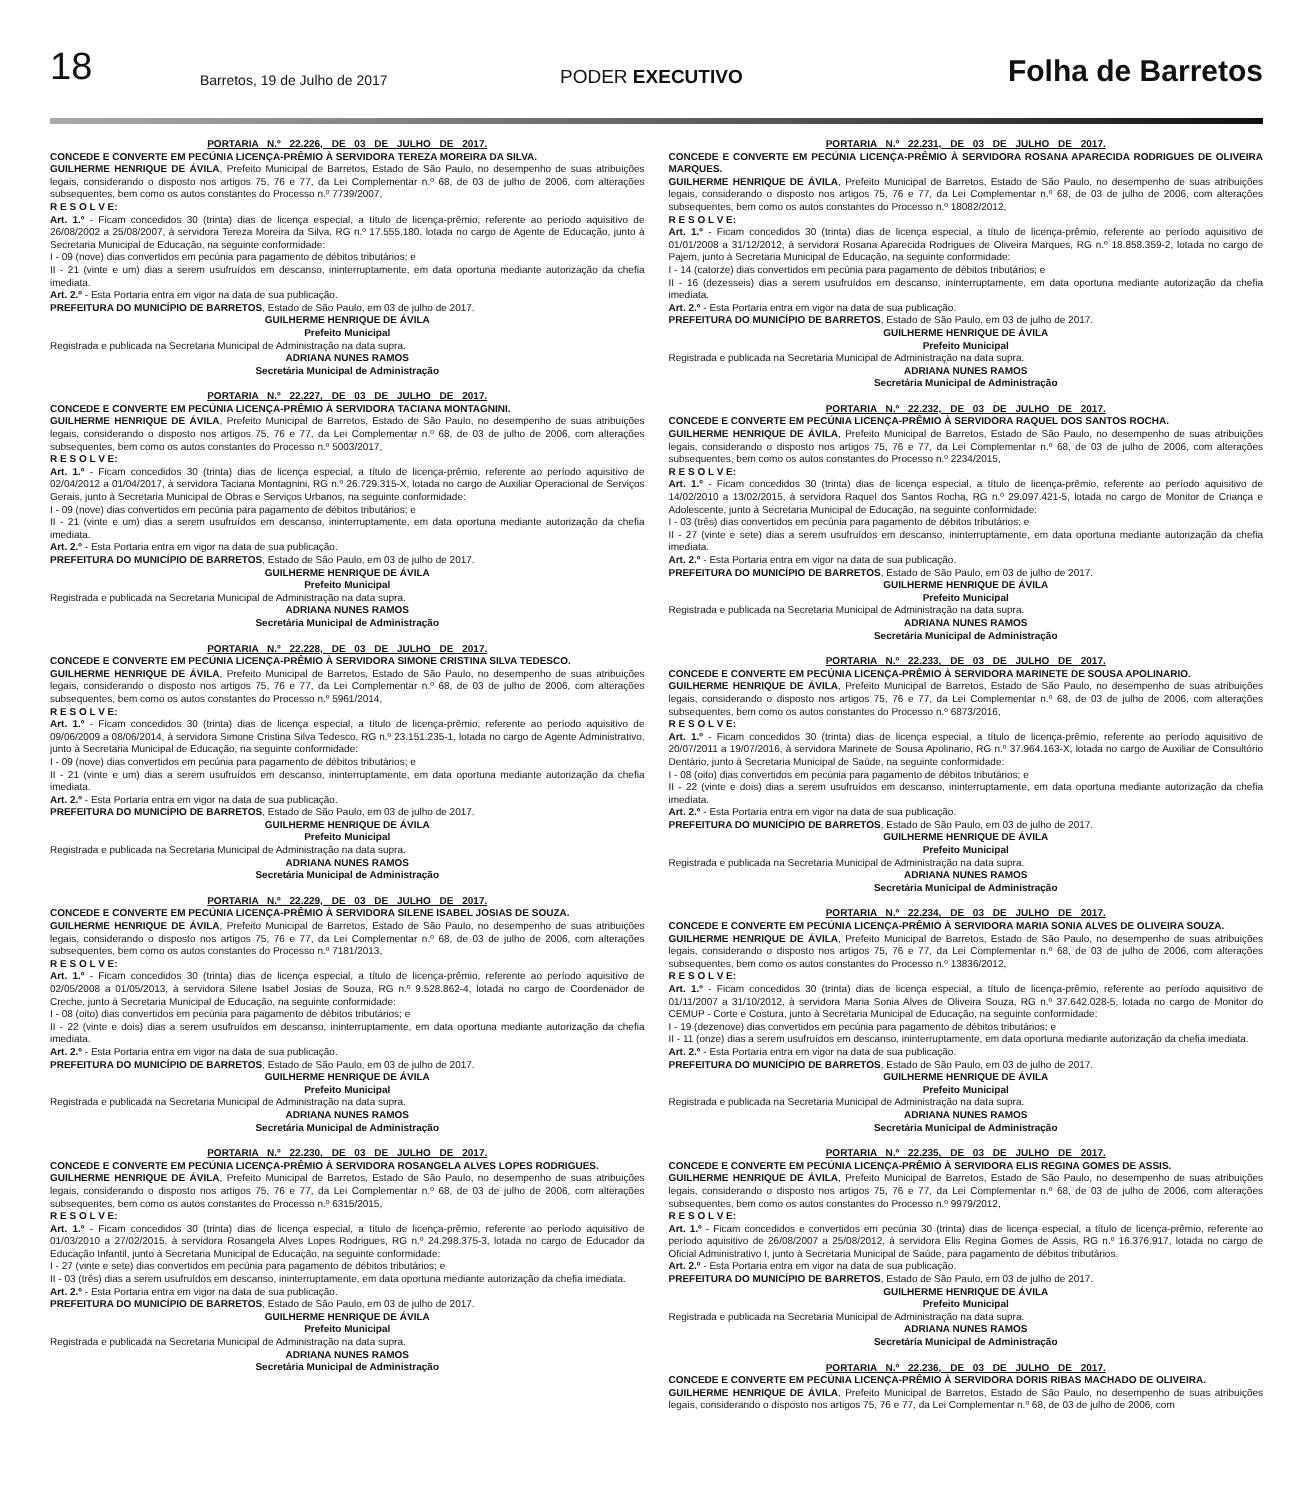18
Barretos, 19 de Julho de 2017
PODER EXECUTIVO
Folha de Barretos
PORTARIA N.º 22.226, DE 03 DE JULHO DE 2017.
CONCEDE E CONVERTE EM PECÚNIA LICENÇA-PRÊMIO À SERVIDORA TEREZA MOREIRA DA SILVA.
GUILHERME HENRIQUE DE ÁVILA, Prefeito Municipal de Barretos, Estado de São Paulo, no desempenho de suas atribuições legais, considerando o disposto nos artigos 75, 76 e 77, da Lei Complementar n.º 68, de 03 de julho de 2006, com alterações subsequentes, bem como os autos constantes do Processo n.º 7739/2007,
R E S O L V E:
Art. 1.º - Ficam concedidos 30 (trinta) dias de licença especial, a título de licença-prêmio, referente ao período aquisitivo de 26/08/2002 a 25/08/2007, à servidora Tereza Moreira da Silva, RG n.º 17.555.180, lotada no cargo de Agente de Educação, junto à Secretaria Municipal de Educação, na seguinte conformidade:
I - 09 (nove) dias convertidos em pecúnia para pagamento de débitos tributários; e
II - 21 (vinte e um) dias a serem usufruídos em descanso, ininterruptamente, em data oportuna mediante autorização da chefia imediata.
Art. 2.º - Esta Portaria entra em vigor na data de sua publicação.
PREFEITURA DO MUNICÍPIO DE BARRETOS, Estado de São Paulo, em 03 de julho de 2017.
GUILHERME HENRIQUE DE ÁVILA
Prefeito Municipal
Registrada e publicada na Secretaria Municipal de Administração na data supra.
ADRIANA NUNES RAMOS
Secretária Municipal de Administração
PORTARIA N.º 22.227, DE 03 DE JULHO DE 2017.
CONCEDE E CONVERTE EM PECÚNIA LICENÇA-PRÊMIO À SERVIDORA TACIANA MONTAGNINI.
GUILHERME HENRIQUE DE ÁVILA, Prefeito Municipal de Barretos, Estado de São Paulo, no desempenho de suas atribuições legais, considerando o disposto nos artigos 75, 76 e 77, da Lei Complementar n.º 68, de 03 de julho de 2006, com alterações subsequentes, bem como os autos constantes do Processo n.º 5003/2017,
R E S O L V E:
Art. 1.º - Ficam concedidos 30 (trinta) dias de licença especial, a título de licença-prêmio, referente ao período aquisitivo de 02/04/2012 a 01/04/2017, à servidora Taciana Montagnini, RG n.º 26.729.315-X, lotada no cargo de Auxiliar Operacional de Serviços Gerais, junto à Secretaria Municipal de Obras e Serviços Urbanos, na seguinte conformidade:
I - 09 (nove) dias convertidos em pecúnia para pagamento de débitos tributários; e
II - 21 (vinte e um) dias a serem usufruídos em descanso, ininterruptamente, em data oportuna mediante autorização da chefia imediata.
Art. 2.º - Esta Portaria entra em vigor na data de sua publicação.
PREFEITURA DO MUNICÍPIO DE BARRETOS, Estado de São Paulo, em 03 de julho de 2017.
GUILHERME HENRIQUE DE ÁVILA
Prefeito Municipal
Registrada e publicada na Secretaria Municipal de Administração na data supra.
ADRIANA NUNES RAMOS
Secretária Municipal de Administração
PORTARIA N.º 22.228, DE 03 DE JULHO DE 2017.
CONCEDE E CONVERTE EM PECÚNIA LICENÇA-PRÊMIO À SERVIDORA SIMONE CRISTINA SILVA TEDESCO.
GUILHERME HENRIQUE DE ÁVILA, Prefeito Municipal de Barretos, Estado de São Paulo, no desempenho de suas atribuições legais, considerando o disposto nos artigos 75, 76 e 77, da Lei Complementar n.º 68, de 03 de julho de 2006, com alterações subsequentes, bem como os autos constantes do Processo n.º 5961/2014,
R E S O L V E:
Art. 1.º - Ficam concedidos 30 (trinta) dias de licença especial, a título de licença-prêmio, referente ao período aquisitivo de 09/06/2009 a 08/06/2014, à servidora Simone Cristina Silva Tedesco, RG n.º 23.151.235-1, lotada no cargo de Agente Administrativo, junto à Secretaria Municipal de Educação, na seguinte conformidade:
I - 09 (nove) dias convertidos em pecúnia para pagamento de débitos tributários; e
II - 21 (vinte e um) dias a serem usufruídos em descanso, ininterruptamente, em data oportuna mediante autorização da chefia imediata.
Art. 2.º - Esta Portaria entra em vigor na data de sua publicação.
PREFEITURA DO MUNICÍPIO DE BARRETOS, Estado de São Paulo, em 03 de julho de 2017.
GUILHERME HENRIQUE DE ÁVILA
Prefeito Municipal
Registrada e publicada na Secretaria Municipal de Administração na data supra.
ADRIANA NUNES RAMOS
Secretária Municipal de Administração
PORTARIA N.º 22.229, DE 03 DE JULHO DE 2017.
CONCEDE E CONVERTE EM PECÚNIA LICENÇA-PRÊMIO À SERVIDORA SILENE ISABEL JOSIAS DE SOUZA.
GUILHERME HENRIQUE DE ÁVILA, Prefeito Municipal de Barretos, Estado de São Paulo, no desempenho de suas atribuições legais, considerando o disposto nos artigos 75, 76 e 77, da Lei Complementar n.º 68, de 03 de julho de 2006, com alterações subsequentes, bem como os autos constantes do Processo n.º 7181/2013,
R E S O L V E:
Art. 1.º - Ficam concedidos 30 (trinta) dias de licença especial, a título de licença-prêmio, referente ao período aquisitivo de 02/05/2008 a 01/05/2013, à servidora Silene Isabel Josias de Souza, RG n.º 9.528.862-4, lotada no cargo de Coordenador de Creche, junto à Secretaria Municipal de Educação, na seguinte conformidade:
I - 08 (oito) dias convertidos em pecúnia para pagamento de débitos tributários; e
II - 22 (vinte e dois) dias a serem usufruídos em descanso, ininterruptamente, em data oportuna mediante autorização da chefia imediata.
Art. 2.º - Esta Portaria entra em vigor na data de sua publicação.
PREFEITURA DO MUNICÍPIO DE BARRETOS, Estado de São Paulo, em 03 de julho de 2017.
GUILHERME HENRIQUE DE ÁVILA
Prefeito Municipal
Registrada e publicada na Secretaria Municipal de Administração na data supra.
ADRIANA NUNES RAMOS
Secretária Municipal de Administração
PORTARIA N.º 22.230, DE 03 DE JULHO DE 2017.
CONCEDE E CONVERTE EM PECÚNIA LICENÇA-PRÊMIO À SERVIDORA ROSANGELA ALVES LOPES RODRIGUES.
GUILHERME HENRIQUE DE ÁVILA, Prefeito Municipal de Barretos, Estado de São Paulo, no desempenho de suas atribuições legais, considerando o disposto nos artigos 75, 76 e 77, da Lei Complementar n.º 68, de 03 de julho de 2006, com alterações subsequentes, bem como os autos constantes do Processo n.º 6315/2015,
R E S O L V E:
Art. 1.º - Ficam concedidos 30 (trinta) dias de licença especial, a título de licença-prêmio, referente ao período aquisitivo de 01/03/2010 a 27/02/2015, à servidora Rosangela Alves Lopes Rodrigues, RG n.º 24.298.375-3, lotada no cargo de Educador da Educação Infantil, junto à Secretaria Municipal de Educação, na seguinte conformidade:
I - 27 (vinte e sete) dias convertidos em pecúnia para pagamento de débitos tributários; e
II - 03 (três) dias a serem usufruídos em descanso, ininterruptamente, em data oportuna mediante autorização da chefia imediata.
Art. 2.º - Esta Portaria entra em vigor na data de sua publicação.
PREFEITURA DO MUNICÍPIO DE BARRETOS, Estado de São Paulo, em 03 de julho de 2017.
GUILHERME HENRIQUE DE ÁVILA
Prefeito Municipal
Registrada e publicada na Secretaria Municipal de Administração na data supra.
ADRIANA NUNES RAMOS
Secretária Municipal de Administração
PORTARIA N.º 22.231, DE 03 DE JULHO DE 2017.
CONCEDE E CONVERTE EM PECÚNIA LICENÇA-PRÊMIO À SERVIDORA ROSANA APARECIDA RODRIGUES DE OLIVEIRA MARQUES.
GUILHERME HENRIQUE DE ÁVILA, Prefeito Municipal de Barretos, Estado de São Paulo, no desempenho de suas atribuições legais, considerando o disposto nos artigos 75, 76 e 77, da Lei Complementar n.º 68, de 03 de julho de 2006, com alterações subsequentes, bem como os autos constantes do Processo n.º 18082/2012,
R E S O L V E:
Art. 1.º - Ficam concedidos 30 (trinta) dias de licença especial, a título de licença-prêmio, referente ao período aquisitivo de 01/01/2008 a 31/12/2012, à servidora Rosana Aparecida Rodrigues de Oliveira Marques, RG n.º 18.858.359-2, lotada no cargo de Pajem, junto à Secretaria Municipal de Educação, na seguinte conformidade:
I - 14 (catorze) dias convertidos em pecúnia para pagamento de débitos tributários; e
II - 16 (dezesseis) dias a serem usufruídos em descanso, ininterruptamente, em data oportuna mediante autorização da chefia imediata.
Art. 2.º - Esta Portaria entra em vigor na data de sua publicação.
PREFEITURA DO MUNICÍPIO DE BARRETOS, Estado de São Paulo, em 03 de julho de 2017.
GUILHERME HENRIQUE DE ÁVILA
Prefeito Municipal
Registrada e publicada na Secretaria Municipal de Administração na data supra.
ADRIANA NUNES RAMOS
Secretária Municipal de Administração
PORTARIA N.º 22.232, DE 03 DE JULHO DE 2017.
CONCEDE E CONVERTE EM PECÚNIA LICENÇA-PRÊMIO À SERVIDORA RAQUEL DOS SANTOS ROCHA.
GUILHERME HENRIQUE DE ÁVILA, Prefeito Municipal de Barretos, Estado de São Paulo, no desempenho de suas atribuições legais, considerando o disposto nos artigos 75, 76 e 77, da Lei Complementar n.º 68, de 03 de julho de 2006, com alterações subsequentes, bem como os autos constantes do Processo n.º 2234/2015,
R E S O L V E:
Art. 1.º - Ficam concedidos 30 (trinta) dias de licença especial, a título de licença-prêmio, referente ao período aquisitivo de 14/02/2010 a 13/02/2015, à servidora Raquel dos Santos Rocha, RG n.º 29.097.421-5, lotada no cargo de Monitor de Criança e Adolescente, junto à Secretaria Municipal de Educação, na seguinte conformidade:
I - 03 (três) dias convertidos em pecúnia para pagamento de débitos tributários; e
II - 27 (vinte e sete) dias a serem usufruídos em descanso, ininterruptamente, em data oportuna mediante autorização da chefia imediata.
Art. 2.º - Esta Portaria entra em vigor na data de sua publicação.
PREFEITURA DO MUNICÍPIO DE BARRETOS, Estado de São Paulo, em 03 de julho de 2017.
GUILHERME HENRIQUE DE ÁVILA
Prefeito Municipal
Registrada e publicada na Secretaria Municipal de Administração na data supra.
ADRIANA NUNES RAMOS
Secretária Municipal de Administração
PORTARIA N.º 22.233, DE 03 DE JULHO DE 2017.
CONCEDE E CONVERTE EM PECÚNIA LICENÇA-PRÊMIO À SERVIDORA MARINETE DE SOUSA APOLINARIO.
GUILHERME HENRIQUE DE ÁVILA, Prefeito Municipal de Barretos, Estado de São Paulo, no desempenho de suas atribuições legais, considerando o disposto nos artigos 75, 76 e 77, da Lei Complementar n.º 68, de 03 de julho de 2006, com alterações subsequentes, bem como os autos constantes do Processo n.º 6873/2016,
R E S O L V E:
Art. 1.º - Ficam concedidos 30 (trinta) dias de licença especial, a título de licença-prêmio, referente ao período aquisitivo de 20/07/2011 a 19/07/2016, à servidora Marinete de Sousa Apolinario, RG n.º 37.964.163-X, lotada no cargo de Auxiliar de Consultório Dentário, junto à Secretaria Municipal de Saúde, na seguinte conformidade:
I - 08 (oito) dias convertidos em pecúnia para pagamento de débitos tributários; e
II - 22 (vinte e dois) dias a serem usufruídos em descanso, ininterruptamente, em data oportuna mediante autorização da chefia imediata.
Art. 2.º - Esta Portaria entra em vigor na data de sua publicação.
PREFEITURA DO MUNICÍPIO DE BARRETOS, Estado de São Paulo, em 03 de julho de 2017.
GUILHERME HENRIQUE DE ÁVILA
Prefeito Municipal
Registrada e publicada na Secretaria Municipal de Administração na data supra.
ADRIANA NUNES RAMOS
Secretária Municipal de Administração
PORTARIA N.º 22.234, DE 03 DE JULHO DE 2017.
CONCEDE E CONVERTE EM PECÚNIA LICENÇA-PRÊMIO À SERVIDORA MARIA SONIA ALVES DE OLIVEIRA SOUZA.
GUILHERME HENRIQUE DE ÁVILA, Prefeito Municipal de Barretos, Estado de São Paulo, no desempenho de suas atribuições legais, considerando o disposto nos artigos 75, 76 e 77, da Lei Complementar n.º 68, de 03 de julho de 2006, com alterações subsequentes, bem como os autos constantes do Processo n.º 13836/2012,
R E S O L V E:
Art. 1.º - Ficam concedidos 30 (trinta) dias de licença especial, a título de licença-prêmio, referente ao período aquisitivo de 01/11/2007 a 31/10/2012, à servidora Maria Sonia Alves de Oliveira Souza, RG n.º 37.642.028-5, lotada no cargo de Monitor do CEMUP - Corte e Costura, junto à Secretaria Municipal de Educação, na seguinte conformidade:
I - 19 (dezenove) dias convertidos em pecúnia para pagamento de débitos tributários; e
II - 11 (onze) dias a serem usufruídos em descanso, ininterruptamente, em data oportuna mediante autorização da chefia imediata.
Art. 2.º - Esta Portaria entra em vigor na data de sua publicação.
PREFEITURA DO MUNICÍPIO DE BARRETOS, Estado de São Paulo, em 03 de julho de 2017.
GUILHERME HENRIQUE DE ÁVILA
Prefeito Municipal
Registrada e publicada na Secretaria Municipal de Administração na data supra.
ADRIANA NUNES RAMOS
Secretária Municipal de Administração
PORTARIA N.º 22.235, DE 03 DE JULHO DE 2017.
CONCEDE E CONVERTE EM PECÚNIA LICENÇA-PRÊMIO À SERVIDORA ELIS REGINA GOMES DE ASSIS.
GUILHERME HENRIQUE DE ÁVILA, Prefeito Municipal de Barretos, Estado de São Paulo, no desempenho de suas atribuições legais, considerando o disposto nos artigos 75, 76 e 77, da Lei Complementar n.º 68, de 03 de julho de 2006, com alterações subsequentes, bem como os autos constantes do Processo n.º 9979/2012,
R E S O L V E:
Art. 1.º - Ficam concedidos e convertidos em pecúnia 30 (trinta) dias de licença especial, a título de licença-prêmio, referente ao período aquisitivo de 26/08/2007 a 25/08/2012, à servidora Elis Regina Gomes de Assis, RG n.º 16.376.917, lotada no cargo de Oficial Administrativo I, junto à Secretaria Municipal de Saúde, para pagamento de débitos tributários.
Art. 2.º - Esta Portaria entra em vigor na data de sua publicação.
PREFEITURA DO MUNICÍPIO DE BARRETOS, Estado de São Paulo, em 03 de julho de 2017.
GUILHERME HENRIQUE DE ÁVILA
Prefeito Municipal
Registrada e publicada na Secretaria Municipal de Administração na data supra.
ADRIANA NUNES RAMOS
Secretária Municipal de Administração
PORTARIA N.º 22.236, DE 03 DE JULHO DE 2017.
CONCEDE E CONVERTE EM PECÚNIA LICENÇA-PRÊMIO À SERVIDORA DORIS RIBAS MACHADO DE OLIVEIRA.
GUILHERME HENRIQUE DE ÁVILA, Prefeito Municipal de Barretos, Estado de São Paulo, no desempenho de suas atribuições legais, considerando o disposto nos artigos 75, 76 e 77, da Lei Complementar n.º 68, de 03 de julho de 2006, com